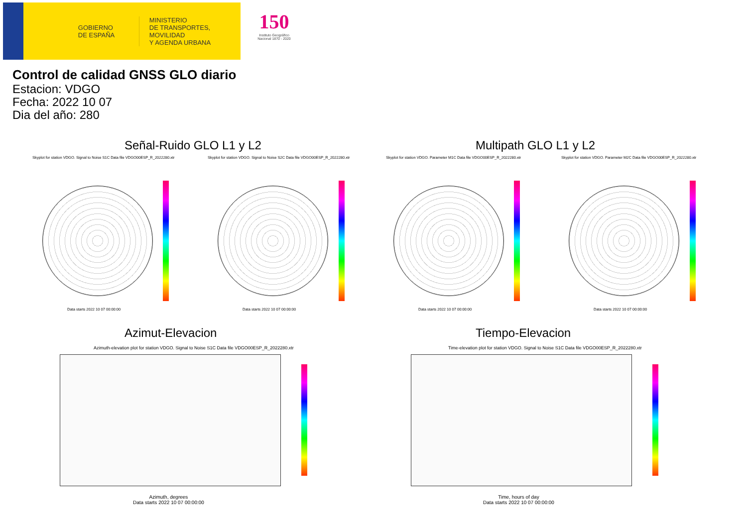GOBIERNO
DE ESPAÑA
MINISTERIO
DE TRANSPORTES, MOVILIDAD
Y AGENDA URBANA
150
Instituto Geográfico
Nacional 1870 - 2020
Control de calidad GNSS GLO diario
Estacion: VDGO
Fecha: 2022 10 07
Dia del año: 280
Señal-Ruido GLO L1 y L2 Multipath GLO L1 y L2
Skyplot for station VDGO. Signal to Noise S1C Data file VDGO00ESP_R_2022280.xtr Skyplot for station VDGO. Signal to Noise S2C Data file VDGO00ESP_R_2022280.xtr Skyplot for station VDGO. Parameter M1C Data file VDGO00ESP_R_2022280.xtr Skyplot for station VDGO. Parameter M2C Data file VDGO00ESP_R_2022280.xtr
Data starts 2022 10 07 00:00:00 Data starts 2022 10 07 00:00:00 Data starts 2022 10 07 00:00:00 Data starts 2022 10 07 00:00:00
Azimut-Elevacion Tiempo-Elevacion
Azimuth-elevation plot for station VDGO. Signal to Noise S1C Data file VDGO00ESP_R_2022280.xtr Time-elevation plot for station VDGO. Signal to Noise S1C Data file VDGO00ESP_R_2022280.xtr
Azimuth, degrees
Data starts 2022 10 07 00:00:00
Time, hours of day
Data starts 2022 10 07 00:00:00